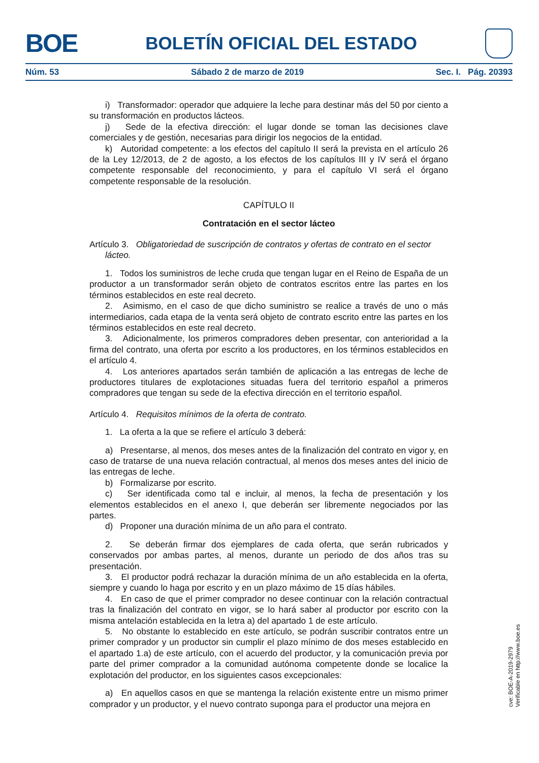BOE
BOLETÍN OFICIAL DEL ESTADO
Núm. 53 Sábado 2 de marzo de 2019 Sec. I. Pág. 20393
i) Transformador: operador que adquiere la leche para destinar más del 50 por ciento a su transformación en productos lácteos.
j) Sede de la efectiva dirección: el lugar donde se toman las decisiones clave comerciales y de gestión, necesarias para dirigir los negocios de la entidad.
k) Autoridad competente: a los efectos del capítulo II será la prevista en el artículo 26 de la Ley 12/2013, de 2 de agosto, a los efectos de los capítulos III y IV será el órgano competente responsable del reconocimiento, y para el capítulo VI será el órgano competente responsable de la resolución.
CAPÍTULO II
Contratación en el sector lácteo
Artículo 3. Obligatoriedad de suscripción de contratos y ofertas de contrato en el sector lácteo.
1. Todos los suministros de leche cruda que tengan lugar en el Reino de España de un productor a un transformador serán objeto de contratos escritos entre las partes en los términos establecidos en este real decreto.
2. Asimismo, en el caso de que dicho suministro se realice a través de uno o más intermediarios, cada etapa de la venta será objeto de contrato escrito entre las partes en los términos establecidos en este real decreto.
3. Adicionalmente, los primeros compradores deben presentar, con anterioridad a la firma del contrato, una oferta por escrito a los productores, en los términos establecidos en el artículo 4.
4. Los anteriores apartados serán también de aplicación a las entregas de leche de productores titulares de explotaciones situadas fuera del territorio español a primeros compradores que tengan su sede de la efectiva dirección en el territorio español.
Artículo 4. Requisitos mínimos de la oferta de contrato.
1. La oferta a la que se refiere el artículo 3 deberá:
a) Presentarse, al menos, dos meses antes de la finalización del contrato en vigor y, en caso de tratarse de una nueva relación contractual, al menos dos meses antes del inicio de las entregas de leche.
b) Formalizarse por escrito.
c) Ser identificada como tal e incluir, al menos, la fecha de presentación y los elementos establecidos en el anexo I, que deberán ser libremente negociados por las partes.
d) Proponer una duración mínima de un año para el contrato.
2. Se deberán firmar dos ejemplares de cada oferta, que serán rubricados y conservados por ambas partes, al menos, durante un periodo de dos años tras su presentación.
3. El productor podrá rechazar la duración mínima de un año establecida en la oferta, siempre y cuando lo haga por escrito y en un plazo máximo de 15 días hábiles.
4. En caso de que el primer comprador no desee continuar con la relación contractual tras la finalización del contrato en vigor, se lo hará saber al productor por escrito con la misma antelación establecida en la letra a) del apartado 1 de este artículo.
5. No obstante lo establecido en este artículo, se podrán suscribir contratos entre un primer comprador y un productor sin cumplir el plazo mínimo de dos meses establecido en el apartado 1.a) de este artículo, con el acuerdo del productor, y la comunicación previa por parte del primer comprador a la comunidad autónoma competente donde se localice la explotación del productor, en los siguientes casos excepcionales:
a) En aquellos casos en que se mantenga la relación existente entre un mismo primer comprador y un productor, y el nuevo contrato suponga para el productor una mejora en
cve: BOE-A-2019-2979
Verificable en http://www.boe.es